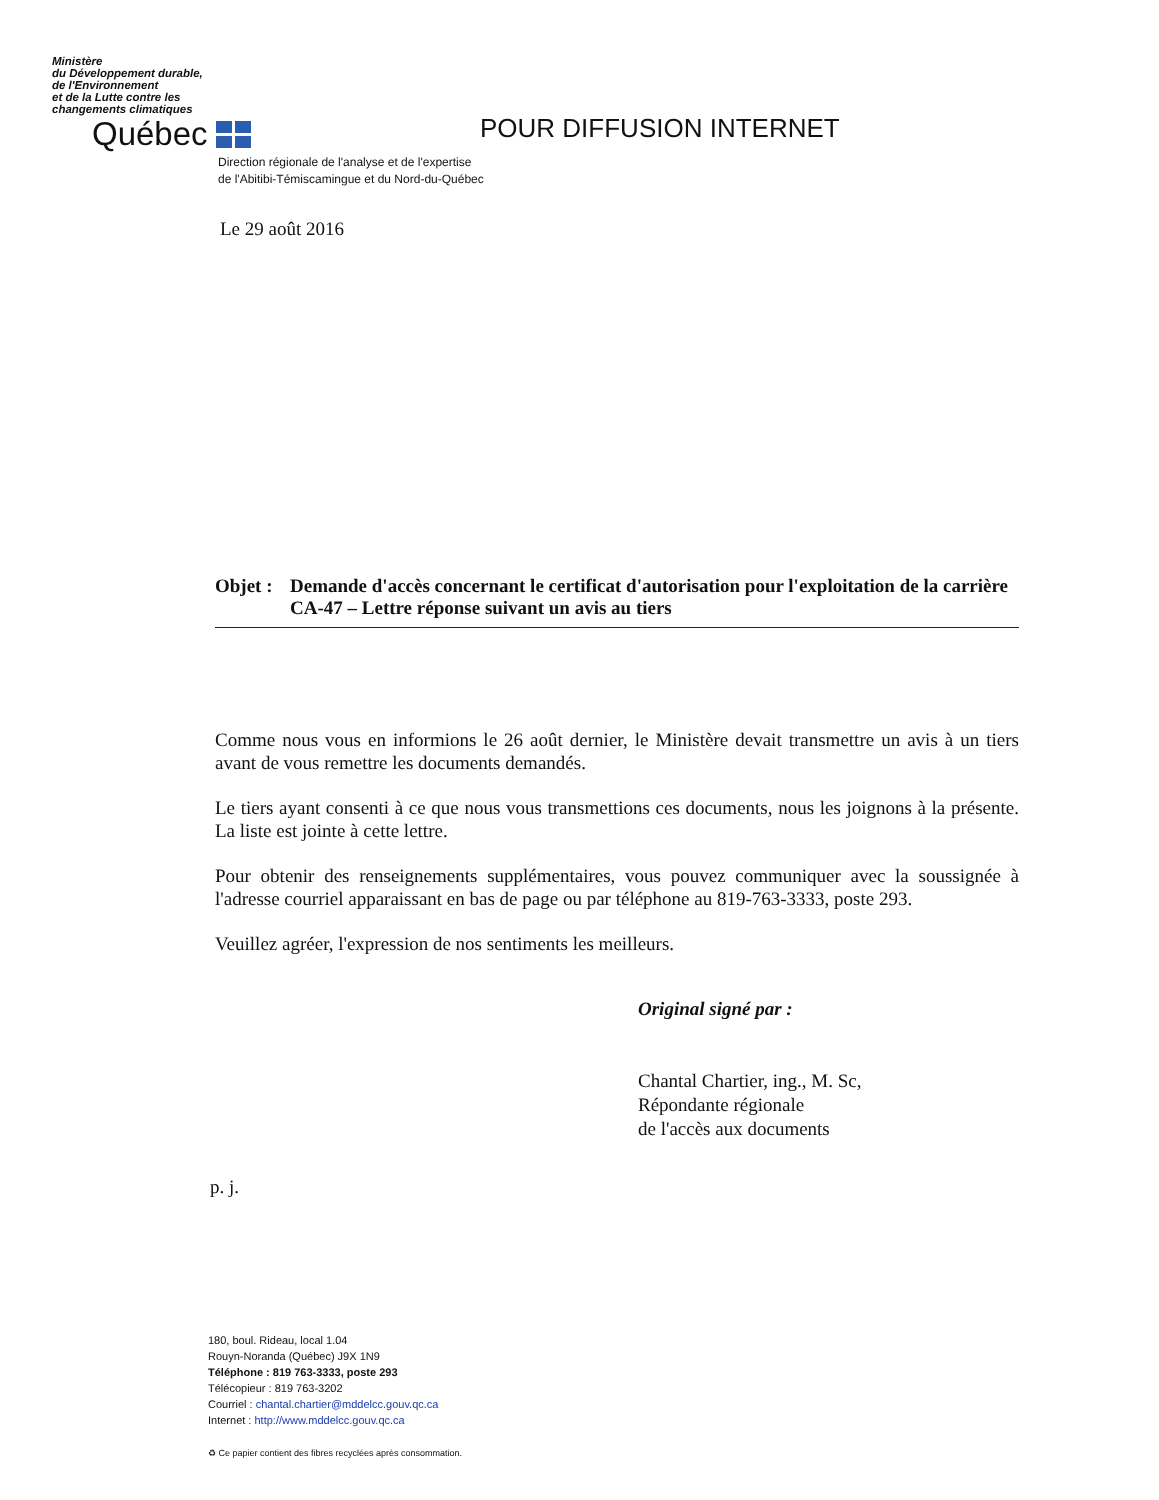Ministère
du Développement durable,
de l'Environnement
et de la Lutte contre les
changements climatiques
Québec
POUR DIFFUSION INTERNET
Direction régionale de l'analyse et de l'expertise
de l'Abitibi-Témiscamingue et du Nord-du-Québec
Le 29 août 2016
Objet :
Demande d'accès concernant le certificat d'autorisation pour l'exploitation de la carrière CA-47 – Lettre réponse suivant un avis au tiers
Comme nous vous en informions le 26 août dernier, le Ministère devait transmettre un avis à un tiers avant de vous remettre les documents demandés.
Le tiers ayant consenti à ce que nous vous transmettions ces documents, nous les joignons à la présente. La liste est jointe à cette lettre.
Pour obtenir des renseignements supplémentaires, vous pouvez communiquer avec la soussignée à l'adresse courriel apparaissant en bas de page ou par téléphone au 819-763-3333, poste 293.
Veuillez agréer, l'expression de nos sentiments les meilleurs.
Original signé par :
Chantal Chartier, ing., M. Sc,
Répondante régionale
de l'accès aux documents
p. j.
180, boul. Rideau, local 1.04
Rouyn-Noranda (Québec) J9X 1N9
Téléphone : 819 763-3333, poste 293
Télécopieur : 819 763-3202
Courriel : chantal.chartier@mddelcc.gouv.qc.ca
Internet : http://www.mddelcc.gouv.qc.ca
♻ Ce papier contient des fibres recyclées après consommation.